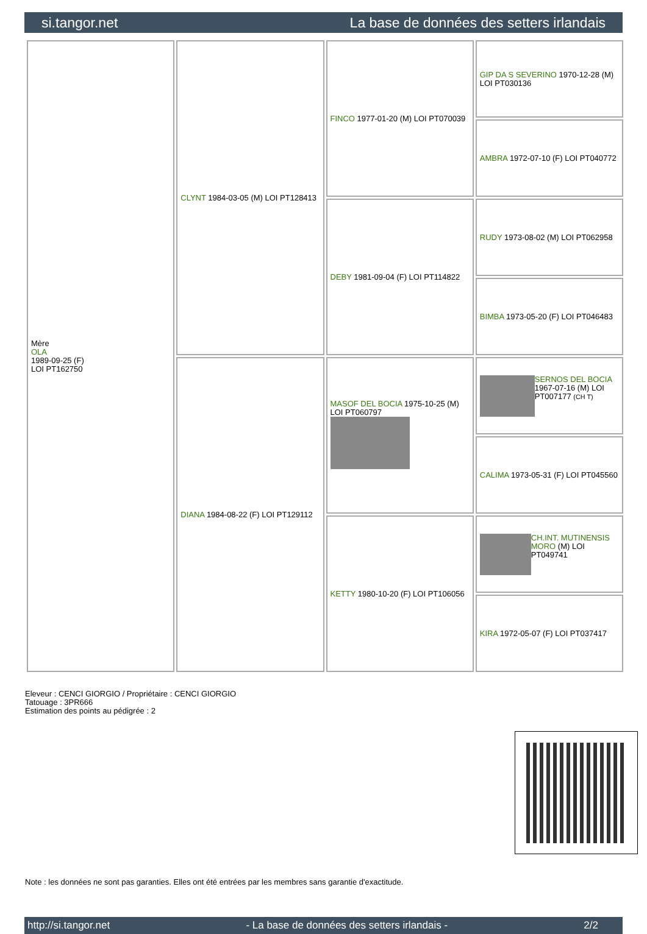si.tangor.net La base de données des setters irlandais
| Mère OLA 1989-09-25 (F) LOI PT162750 | CLYNT 1984-03-05 (M) LOI PT128413 | FINCO 1977-01-20 (M) LOI PT070039 | GIP DA S SEVERINO 1970-12-28 (M) LOI PT030136 |
| | | | AMBRA 1972-07-10 (F) LOI PT040772 |
| | | DEBY 1981-09-04 (F) LOI PT114822 | RUDY 1973-08-02 (M) LOI PT062958 |
| | | | BIMBA 1973-05-20 (F) LOI PT046483 |
| | DIANA 1984-08-22 (F) LOI PT129112 | MASOF DEL BOCIA 1975-10-25 (M) LOI PT060797 | SERNOS DEL BOCIA 1967-07-16 (M) LOI PT007177 (CH T) |
| | | | CALIMA 1973-05-31 (F) LOI PT045560 |
| | | KETTY 1980-10-20 (F) LOI PT106056 | CH.INT. MUTINENSIS MORO (M) LOI PT049741 |
| | | | KIRA 1972-05-07 (F) LOI PT037417 |
Eleveur : CENCI GIORGIO / Propriétaire : CENCI GIORGIO
Tatouage : 3PR666
Estimation des points au pédigrée : 2
Note : les données ne sont pas garanties. Elles ont été entrées par les membres sans garantie d'exactitude.
http://si.tangor.net - La base de données des setters irlandais - 2/2